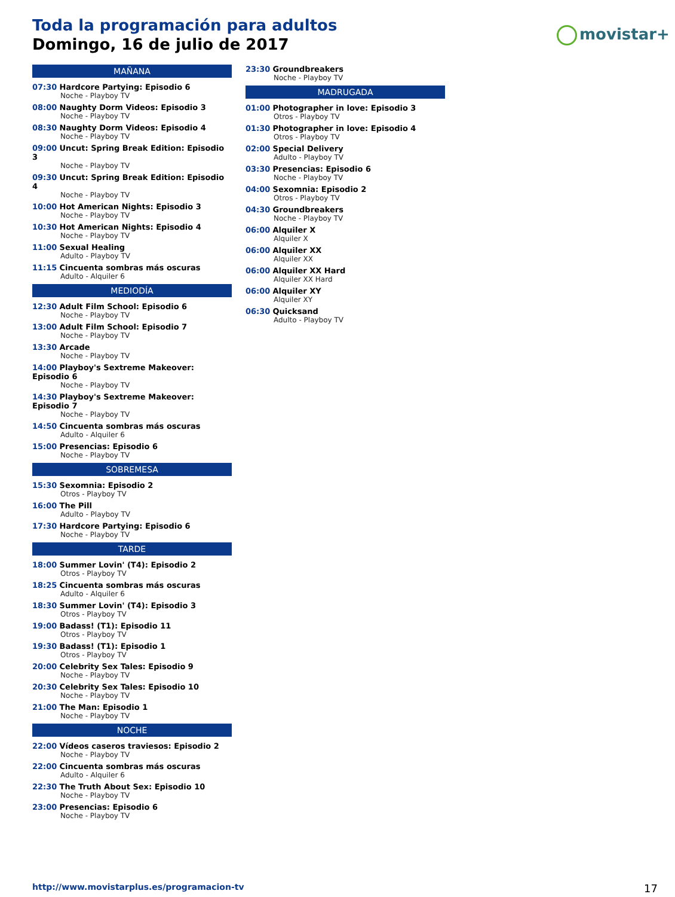Toda la programación para adultos
Domingo, 16 de julio de 2017
movistar+
MAÑANA
07:30 Hardcore Partying: Episodio 6
Noche - Playboy TV
08:00 Naughty Dorm Videos: Episodio 3
Noche - Playboy TV
08:30 Naughty Dorm Videos: Episodio 4
Noche - Playboy TV
09:00 Uncut: Spring Break Edition: Episodio 3
Noche - Playboy TV
09:30 Uncut: Spring Break Edition: Episodio 4
Noche - Playboy TV
10:00 Hot American Nights: Episodio 3
Noche - Playboy TV
10:30 Hot American Nights: Episodio 4
Noche - Playboy TV
11:00 Sexual Healing
Adulto - Playboy TV
11:15 Cincuenta sombras más oscuras
Adulto - Alquiler 6
MEDIODÍA
12:30 Adult Film School: Episodio 6
Noche - Playboy TV
13:00 Adult Film School: Episodio 7
Noche - Playboy TV
13:30 Arcade
Noche - Playboy TV
14:00 Playboy's Sextreme Makeover: Episodio 6
Noche - Playboy TV
14:30 Playboy's Sextreme Makeover: Episodio 7
Noche - Playboy TV
14:50 Cincuenta sombras más oscuras
Adulto - Alquiler 6
15:00 Presencias: Episodio 6
Noche - Playboy TV
SOBREMESA
15:30 Sexomnia: Episodio 2
Otros - Playboy TV
16:00 The Pill
Adulto - Playboy TV
17:30 Hardcore Partying: Episodio 6
Noche - Playboy TV
TARDE
18:00 Summer Lovin' (T4): Episodio 2
Otros - Playboy TV
18:25 Cincuenta sombras más oscuras
Adulto - Alquiler 6
18:30 Summer Lovin' (T4): Episodio 3
Otros - Playboy TV
19:00 Badass! (T1): Episodio 11
Otros - Playboy TV
19:30 Badass! (T1): Episodio 1
Otros - Playboy TV
20:00 Celebrity Sex Tales: Episodio 9
Noche - Playboy TV
20:30 Celebrity Sex Tales: Episodio 10
Noche - Playboy TV
21:00 The Man: Episodio 1
Noche - Playboy TV
NOCHE
22:00 Vídeos caseros traviesos: Episodio 2
Noche - Playboy TV
22:00 Cincuenta sombras más oscuras
Adulto - Alquiler 6
22:30 The Truth About Sex: Episodio 10
Noche - Playboy TV
23:00 Presencias: Episodio 6
Noche - Playboy TV
23:30 Groundbreakers
Noche - Playboy TV
MADRUGADA
01:00 Photographer in love: Episodio 3
Otros - Playboy TV
01:30 Photographer in love: Episodio 4
Otros - Playboy TV
02:00 Special Delivery
Adulto - Playboy TV
03:30 Presencias: Episodio 6
Noche - Playboy TV
04:00 Sexomnia: Episodio 2
Otros - Playboy TV
04:30 Groundbreakers
Noche - Playboy TV
06:00 Alquiler X
Alquiler X
06:00 Alquiler XX
Alquiler XX
06:00 Alquiler XX Hard
Alquiler XX Hard
06:00 Alquiler XY
Alquiler XY
06:30 Quicksand
Adulto - Playboy TV
http://www.movistarplus.es/programacion-tv
17